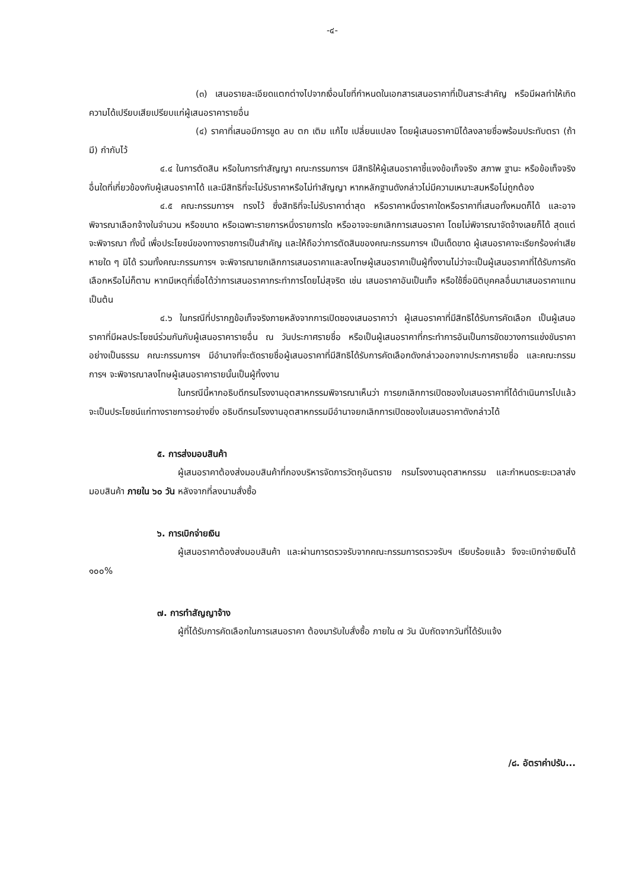-๔-
(๓) เสนอรายละเอียดแตกต่างไปจากเงื่อนไขที่กำหนดในเอกสารเสนอราคาที่เป็นสาระสำคัญ หรือมีผลทำให้เกิดความได้เปรียบเสียเปรียบแก่ผู้เสนอราคารายอื่น
(๔) ราคาที่เสนอมีการขูด ลบ ตก เติม แก้ไข เปลี่ยนแปลง โดยผู้เสนอราคามิได้ลงลายชื่อพร้อมประทับตรา (ถ้ามี) กำกับไว้
๔.๔ ในการตัดสิน หรือในการทำสัญญา คณะกรรมการฯ มีสิทธิให้ผู้เสนอราคาชี้แจงข้อเท็จจริง สภาพ ฐานะ หรือข้อเท็จจริงอื่นใดที่เกี่ยวข้องกับผู้เสนอราคาได้ และมีสิทธิที่จะไม่รับราคาหรือไม่ทำสัญญา หากหลักฐานดังกล่าวไม่มีความเหมาะสมหรือไม่ถูกต้อง
๔.๕ คณะกรรมการฯ ทรงไว้ ซึ่งสิทธิที่จะไม่รับราคาต่ำสุด หรือราคาหนึ่งราคาใดหรือราคาที่เสนอทั้งหมดก็ได้ และอาจพิจารณาเลือกจ้างในจำนวน หรือขนาด หรือเฉพาะรายการหนึ่งรายการใด หรืออาจจะยกเลิกการเสนอราคา โดยไม่พิจารณาจัดจ้างเลยก็ได้ สุดแต่จะพิจารณา ทั้งนี้ เพื่อประโยชน์ของทางราชการเป็นสำคัญ และให้ถือว่าการตัดสินของคณะกรรมการฯ เป็นเด็ดขาด ผู้เสนอราคาจะเรียกร้องค่าเสียหายใด ๆ มิได้ รวมทั้งคณะกรรมการฯ จะพิจารณายกเลิกการเสนอราคาและลงโทษผู้เสนอราคาเป็นผู้ทิ้งงานไม่ว่าจะเป็นผู้เสนอราคาที่ได้รับการคัดเลือกหรือไม่ก็ตาม หากมีเหตุที่เชื่อได้ว่าการเสนอราคากระทำการโดยไม่สุจริต เช่น เสนอราคาอันเป็นเท็จ หรือใช้ชื่อนิติบุคคลอื่นมาเสนอราคาแทน เป็นต้น
๔.๖ ในกรณีที่ปรากฏข้อเท็จจริงภายหลังจากการเปิดซองเสนอราคาว่า ผู้เสนอราคาที่มีสิทธิได้รับการคัดเลือก เป็นผู้เสนอราคาที่มีผลประโยชน์ร่วมกันกับผู้เสนอราคารายอื่น ณ วันประกาศรายชื่อ หรือเป็นผู้เสนอราคาที่กระทำการอันเป็นการขัดขวางการแข่งขันราคาอย่างเป็นธรรม คณะกรรมการฯ มีอำนาจที่จะตัดรายชื่อผู้เสนอราคาที่มีสิทธิได้รับการคัดเลือกดังกล่าวออกจากประกาศรายชื่อ และคณะกรรมการฯ จะพิจารณาลงโทษผู้เสนอราคารายนั้นเป็นผู้ทิ้งงาน
ในกรณีนี้หากอธิบดีกรมโรงงานอุตสาหกรรมพิจารณาเห็นว่า การยกเลิกการเปิดซองใบเสนอราคาที่ได้ดำเนินการไปแล้ว จะเป็นประโยชน์แก่ทางราชการอย่างยิ่ง อธิบดีกรมโรงงานอุตสาหกรรมมีอำนาจยกเลิกการเปิดซองใบเสนอราคาดังกล่าวได้
๕. การส่งมอบสินค้า
ผู้เสนอราคาต้องส่งมอบสินค้าที่กองบริหารจัดการวัตถุอันตราย กรมโรงงานอุตสาหกรรม และกำหนดระยะเวลาส่งมอบสินค้า ภายใน ๖๐ วัน หลังจากที่ลงนามสั่งซื้อ
๖. การเบิกจ่ายเงิน
ผู้เสนอราคาต้องส่งมอบสินค้า และผ่านการตรวจรับจากคณะกรรมการตรวจรับฯ เรียบร้อยแล้ว จึงจะเบิกจ่ายเงินได้ ๑๐๐%
๗. การทำสัญญาจ้าง
ผู้ที่ได้รับการคัดเลือกในการเสนอราคา ต้องมารับใบสั่งซื้อ ภายใน ๗ วัน นับถัดจากวันที่ได้รับแจ้ง
/๘. อัตราค่าปรับ...